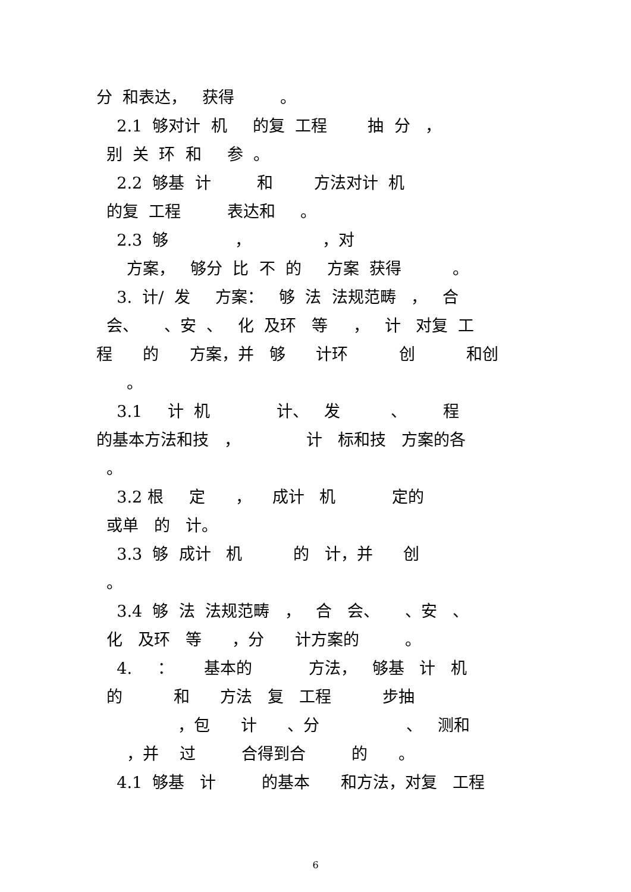分 和表达， 获得 。
2.1 够对计 机 的复 工程 抽 分 ，
别 关 环 和 参 。
2.2 够基 计 和 方法对计 机
的复 工程 表达和 。
2.3 够 ， ，对
方案， 够分 比 不 的 方案 获得 。
3. 计/ 发 方案： 够 法 法规范畴 ， 合
会、 、安 、 化 及环 等 ， 计 对复 工
程 的 方案，并 够 计环 创 和创
。
3.1 计 机 计、 发 、 程
的基本方法和技 ， 计 标和技 方案的各
。
3.2 根 定 ， 成计 机 定的
或单 的 计。
3.3 够 成计 机 的 计，并 创
。
3.4 够 法 法规范畴 ， 合 会、 、安 、
化 及环 等 ，分 计方案的 。
4. ： 基本的 方法， 够基 计 机
的 和 方法 复 工程 步抽
，包 计 、分 、 测和
，并 过 合得到合 的 。
4.1 够基 计 的基本 和方法，对复 工程
6